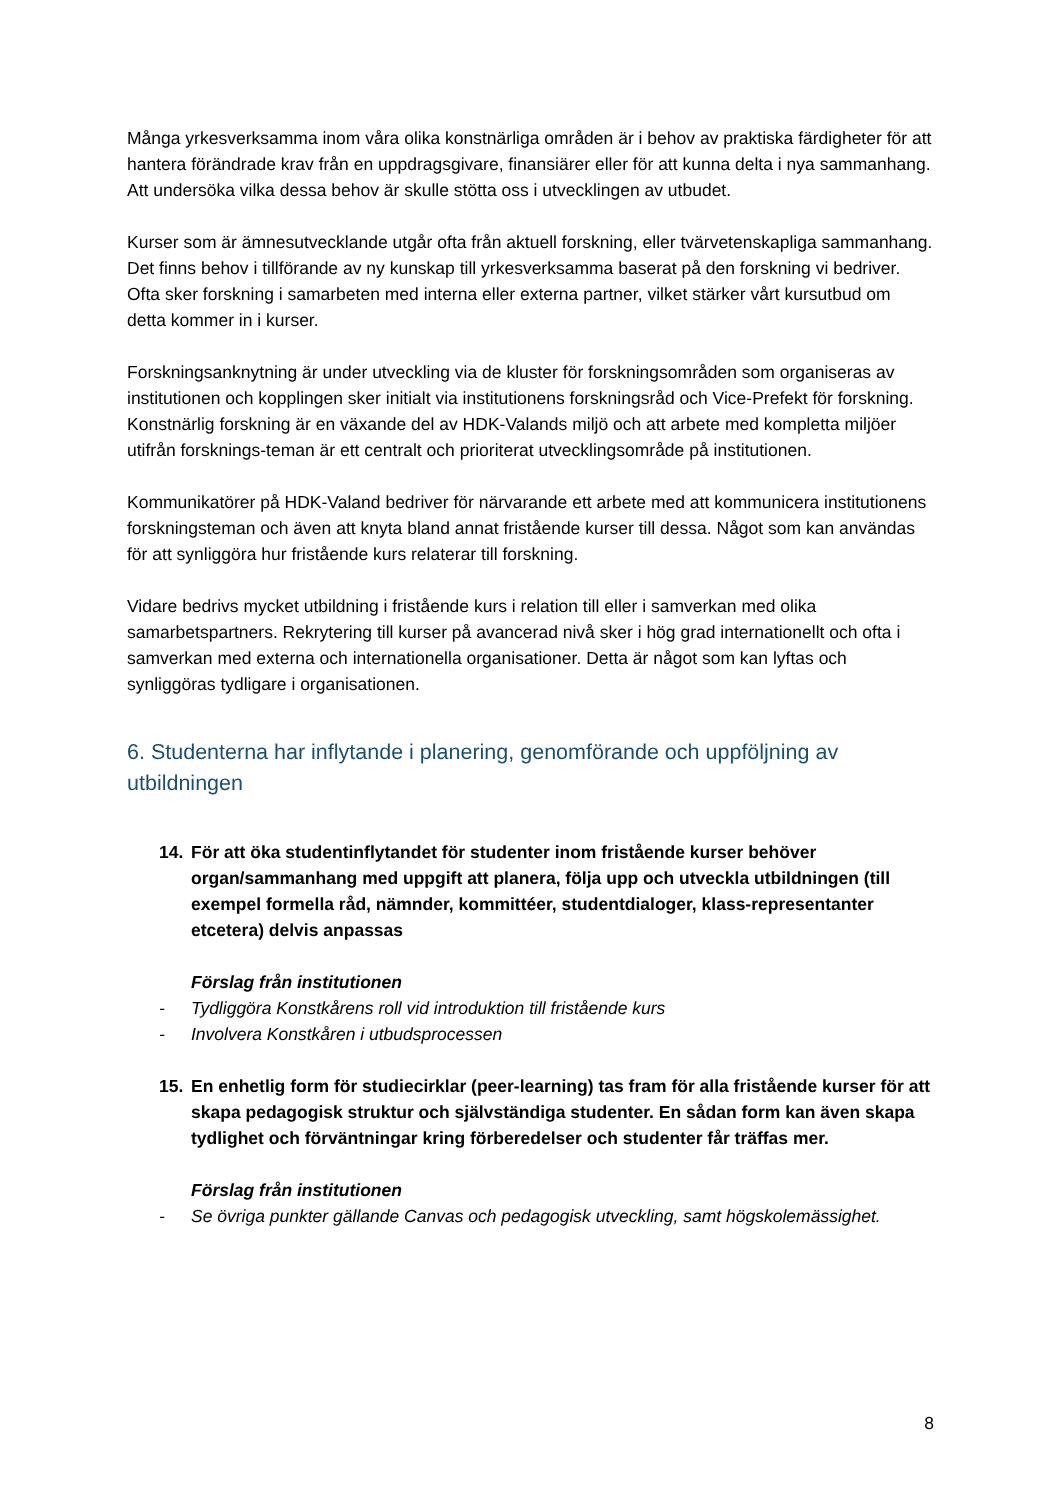Många yrkesverksamma inom våra olika konstnärliga områden är i behov av praktiska färdigheter för att hantera förändrade krav från en uppdragsgivare, finansiärer eller för att kunna delta i nya sammanhang. Att undersöka vilka dessa behov är skulle stötta oss i utvecklingen av utbudet.
Kurser som är ämnesutvecklande utgår ofta från aktuell forskning, eller tvärvetenskapliga sammanhang. Det finns behov i tillförande av ny kunskap till yrkesverksamma baserat på den forskning vi bedriver. Ofta sker forskning i samarbeten med interna eller externa partner, vilket stärker vårt kursutbud om detta kommer in i kurser.
Forskningsanknytning är under utveckling via de kluster för forskningsområden som organiseras av institutionen och kopplingen sker initialt via institutionens forskningsråd och Vice-Prefekt för forskning. Konstnärlig forskning är en växande del av HDK-Valands miljö och att arbete med kompletta miljöer utifrån forsknings-teman är ett centralt och prioriterat utvecklingsområde på institutionen.
Kommunikatörer på HDK-Valand bedriver för närvarande ett arbete med att kommunicera institutionens forskningsteman och även att knyta bland annat fristående kurser till dessa. Något som kan användas för att synliggöra hur fristående kurs relaterar till forskning.
Vidare bedrivs mycket utbildning i fristående kurs i relation till eller i samverkan med olika samarbetspartners. Rekrytering till kurser på avancerad nivå sker i hög grad internationellt och ofta i samverkan med externa och internationella organisationer. Detta är något som kan lyftas och synliggöras tydligare i organisationen.
6. Studenterna har inflytande i planering, genomförande och uppföljning av utbildningen
14. För att öka studentinflytandet för studenter inom fristående kurser behöver organ/sammanhang med uppgift att planera, följa upp och utveckla utbildningen (till exempel formella råd, nämnder, kommittéer, studentdialoger, klass-representanter etcetera) delvis anpassas
Förslag från institutionen
- Tydliggöra Konstkårens roll vid introduktion till fristående kurs
- Involvera Konstkåren i utbudsprocessen
15. En enhetlig form för studiecirklar (peer-learning) tas fram för alla fristående kurser för att skapa pedagogisk struktur och självständiga studenter. En sådan form kan även skapa tydlighet och förväntningar kring förberedelser och studenter får träffas mer.
Förslag från institutionen
- Se övriga punkter gällande Canvas och pedagogisk utveckling, samt högskolemässighet.
8